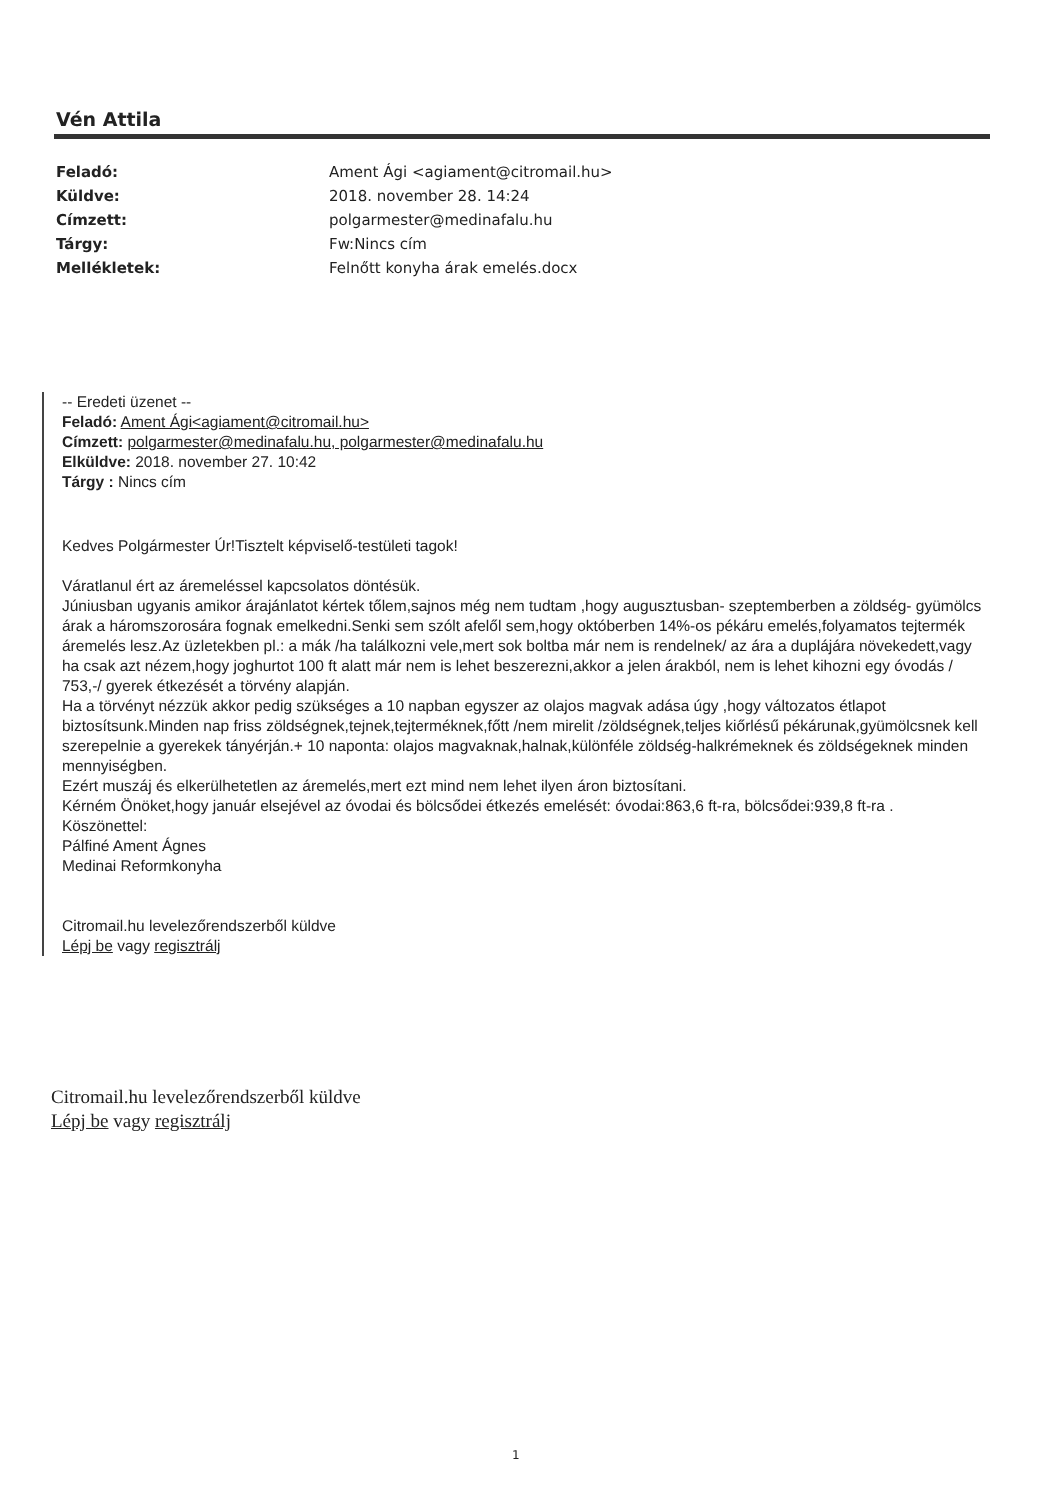Vén Attila
| Feladó: | Ament Ági <agiament@citromail.hu> |
| Küldve: | 2018. november 28. 14:24 |
| Címzett: | polgarmester@medinafalu.hu |
| Tárgy: | Fw:Nincs cím |
| Mellékletek: | Felnőtt konyha árak emelés.docx |
-- Eredeti üzenet --
Feladó: Ament Ági<agiament@citromail.hu>
Címzett: polgarmester@medinafalu.hu, polgarmester@medinafalu.hu
Elküldve: 2018. november 27. 10:42
Tárgy : Nincs cím
Kedves Polgármester Úr!Tisztelt képviselő-testületi tagok!
Váratlanul ért az áremeléssel kapcsolatos döntésük.
Júniusban ugyanis amikor árajánlatot kértek tőlem,sajnos még nem tudtam ,hogy augusztusban- szeptemberben a zöldség- gyümölcs árak a háromszorosára fognak emelkedni.Senki sem szólt afelől sem,hogy októberben 14%-os pékáru emelés,folyamatos tejtermék áremelés lesz.Az üzletekben pl.: a mák /ha találkozni vele,mert sok boltba már nem is rendelnek/ az ára a duplájára növekedett,vagy ha csak azt nézem,hogy joghurtot 100 ft alatt már nem is lehet beszerezni,akkor a jelen árakból, nem is lehet kihozni egy óvodás / 753,-/ gyerek étkezését a törvény alapján.
Ha a törvényt nézzük akkor pedig szükséges a 10 napban egyszer az olajos magvak adása úgy ,hogy változatos étlapot biztosítsunk.Minden nap friss zöldségnek,tejnek,tejterméknek,főtt /nem mirelit /zöldségnek,teljes kiőrlésű pékárunak,gyümölcsnek kell szerepelnie a gyerekek tányérján.+ 10 naponta: olajos magvaknak,halnak,különféle zöldség-halkrémeknek és zöldségeknek minden mennyiségben.
Ezért muszáj és elkerülhetetlen az áremelés,mert ezt mind nem lehet ilyen áron biztosítani.
Kérném Önöket,hogy január elsejével az óvodai és bölcsődei étkezés emelését: óvodai:863,6 ft-ra, bölcsődei:939,8 ft-ra .
Köszönettel:
Pálfiné Ament Ágnes
Medinai Reformkonyha
Citromail.hu levelezőrendszerből küldve
Lépj be vagy regisztrálj
Citromail.hu levelezőrendszerből küldve
Lépj be vagy regisztrálj
1